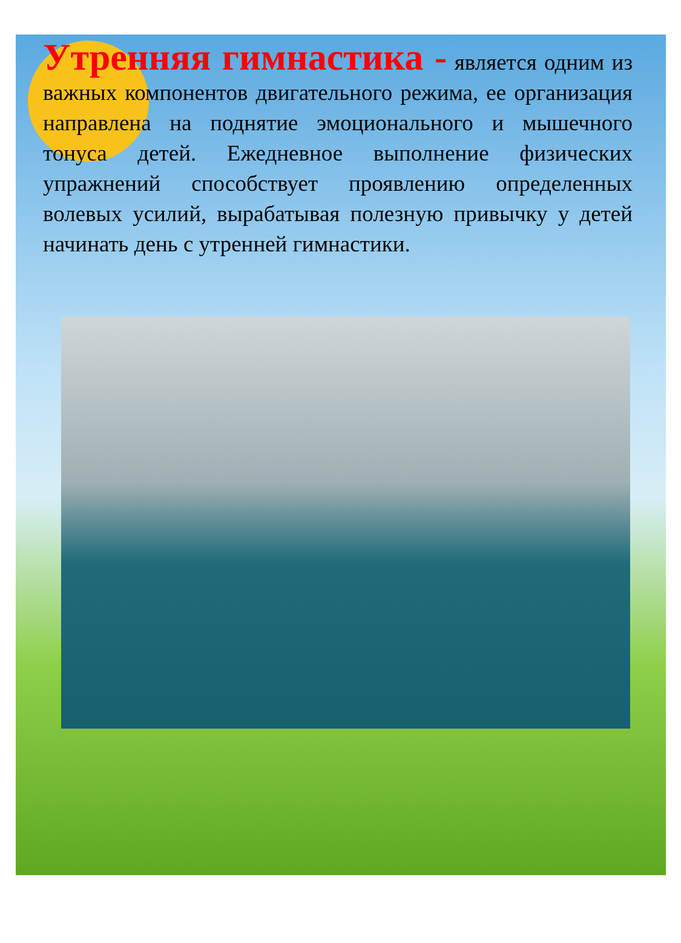Утренняя гимнастика - является одним из важных компонентов двигательного режима, ее организация направлена на поднятие эмоционального и мышечного тонуса детей. Ежедневное выполнение физических упражнений способствует проявлению определенных волевых усилий, вырабатывая полезную привычку у детей начинать день с утренней гимнастики.